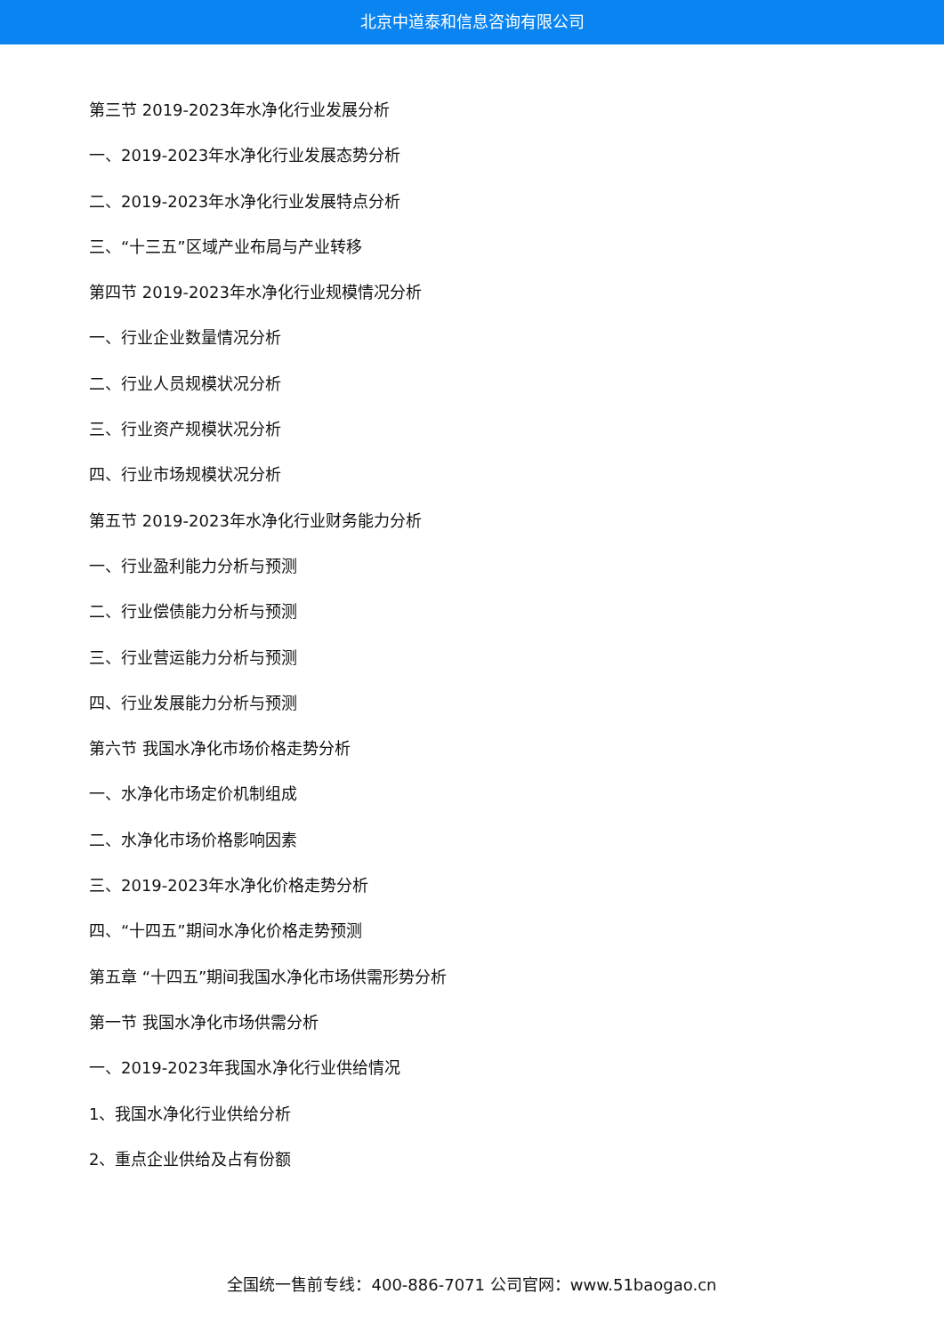北京中道泰和信息咨询有限公司
第三节 2019-2023年水净化行业发展分析
一、2019-2023年水净化行业发展态势分析
二、2019-2023年水净化行业发展特点分析
三、“十三五”区域产业布局与产业转移
第四节 2019-2023年水净化行业规模情况分析
一、行业企业数量情况分析
二、行业人员规模状况分析
三、行业资产规模状况分析
四、行业市场规模状况分析
第五节 2019-2023年水净化行业财务能力分析
一、行业盈利能力分析与预测
二、行业偿债能力分析与预测
三、行业营运能力分析与预测
四、行业发展能力分析与预测
第六节 我国水净化市场价格走势分析
一、水净化市场定价机制组成
二、水净化市场价格影响因素
三、2019-2023年水净化价格走势分析
四、“十四五”期间水净化价格走势预测
第五章 “十四五”期间我国水净化市场供需形势分析
第一节 我国水净化市场供需分析
一、2019-2023年我国水净化行业供给情况
1、我国水净化行业供给分析
2、重点企业供给及占有份额
全国统一售前专线：400-886-7071 公司官网：www.51baogao.cn